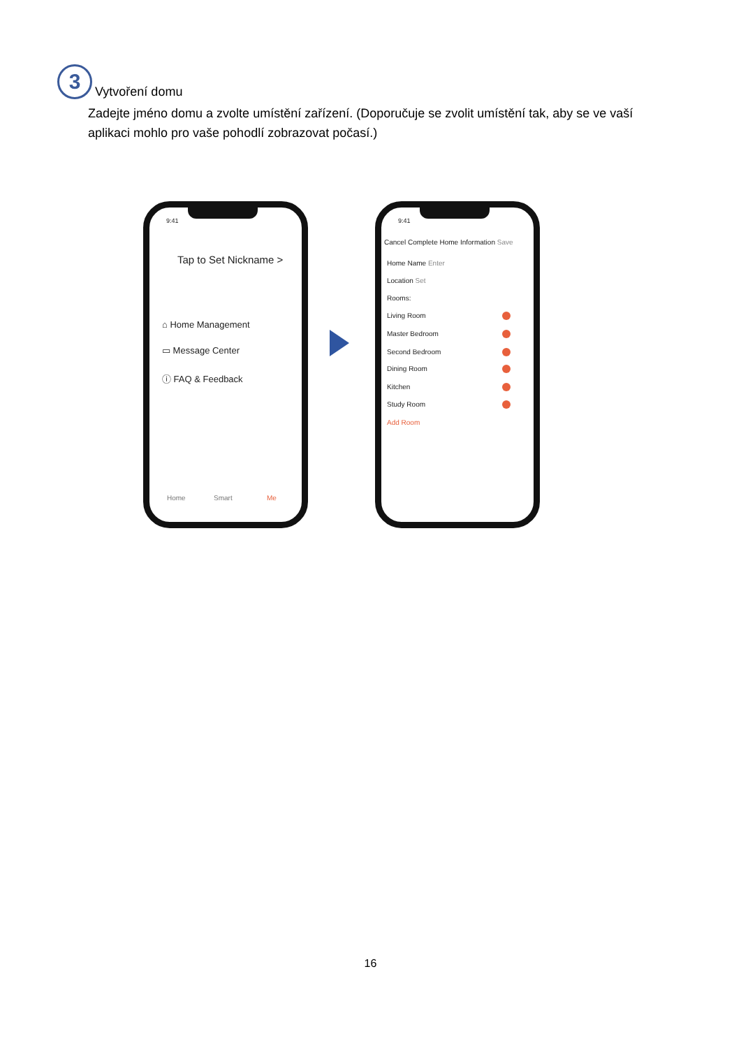3
Vytvoření domu
Zadejte jméno domu a zvolte umístění zařízení. (Doporučuje se zvolit umístění tak, aby se ve vaší aplikaci mohlo pro vaše pohodlí zobrazovat počasí.)
9:41
Tap to Set Nickname >
⌂ Home Management
▭ Message Center
ⓘ FAQ & Feedback
Home Smart Me
9:41
Cancel Complete Home Information Save
Home Name Enter
Location Set
Rooms:
Living Room
Master Bedroom
Second Bedroom
Dining Room
Kitchen
Study Room
Add Room
16